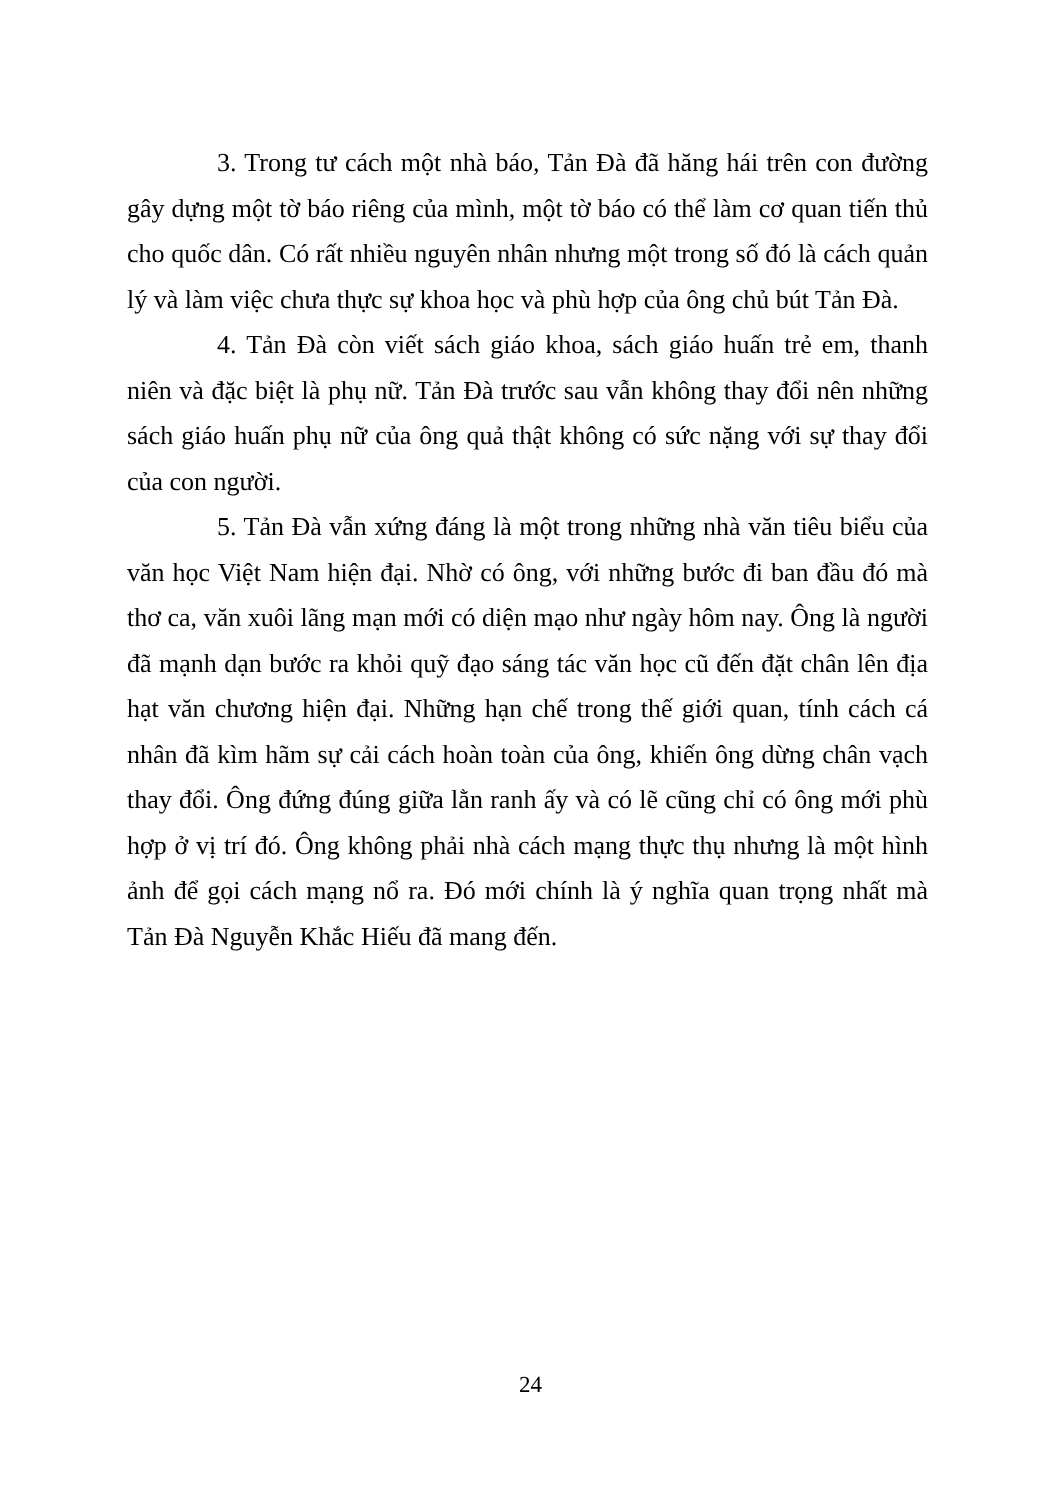3. Trong tư cách một nhà báo, Tản Đà đã hăng hái trên con đường gây dựng một tờ báo riêng của mình, một tờ báo có thể làm cơ quan tiến thủ cho quốc dân. Có rất nhiều nguyên nhân nhưng một trong số đó là cách quản lý và làm việc chưa thực sự khoa học và phù hợp của ông chủ bút Tản Đà.
4. Tản Đà còn viết sách giáo khoa, sách giáo huấn trẻ em, thanh niên và đặc biệt là phụ nữ. Tản Đà trước sau vẫn không thay đổi nên những sách giáo huấn phụ nữ của ông quả thật không có sức nặng với sự thay đổi của con người.
5. Tản Đà vẫn xứng đáng là một trong những nhà văn tiêu biểu của văn học Việt Nam hiện đại. Nhờ có ông, với những bước đi ban đầu đó mà thơ ca, văn xuôi lãng mạn mới có diện mạo như ngày hôm nay. Ông là người đã mạnh dạn bước ra khỏi quỹ đạo sáng tác văn học cũ đến đặt chân lên địa hạt văn chương hiện đại. Những hạn chế trong thế giới quan, tính cách cá nhân đã kìm hãm sự cải cách hoàn toàn của ông, khiến ông dừng chân vạch thay đổi. Ông đứng đúng giữa lằn ranh ấy và có lẽ cũng chỉ có ông mới phù hợp ở vị trí đó. Ông không phải nhà cách mạng thực thụ nhưng là một hình ảnh để gọi cách mạng nổ ra. Đó mới chính là ý nghĩa quan trọng nhất mà Tản Đà Nguyễn Khắc Hiếu đã mang đến.
24